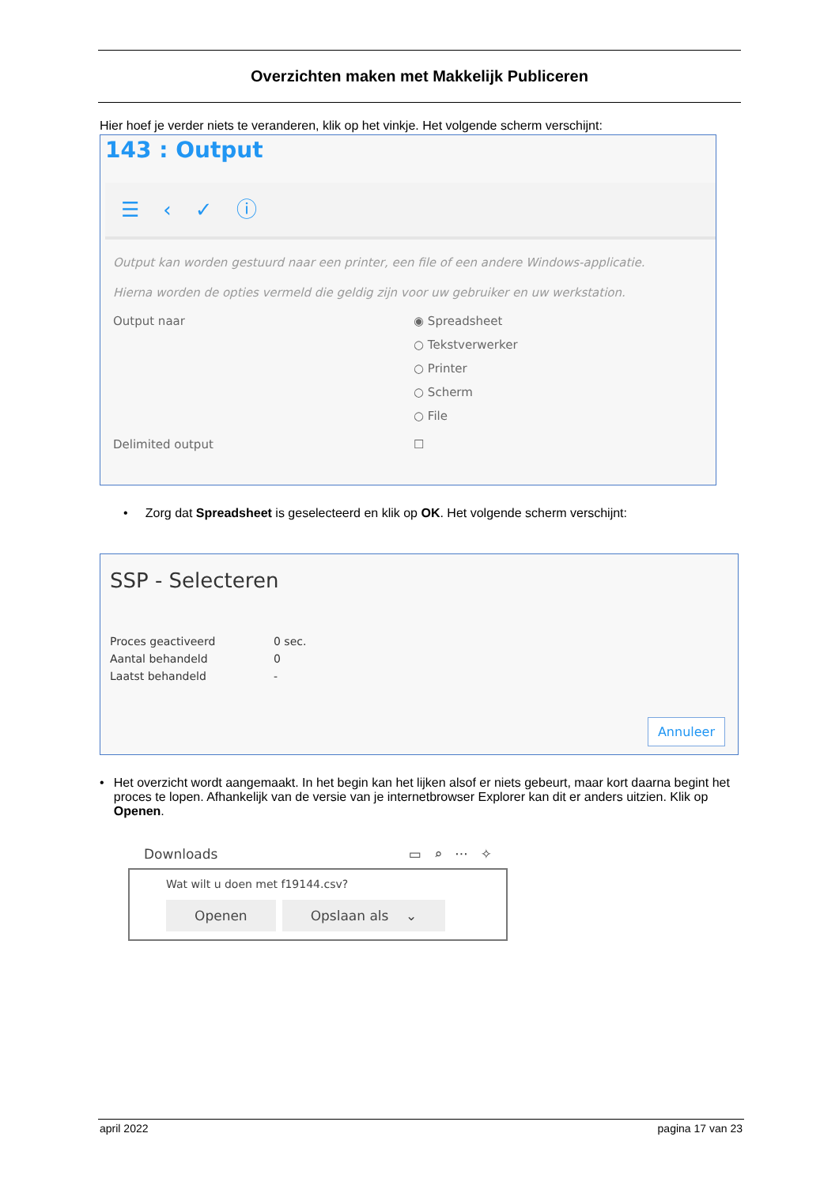Overzichten maken met Makkelijk Publiceren
Hier hoef je verder niets te veranderen, klik op het vinkje. Het volgende scherm verschijnt:
143 : Output
☰ ‹ ✓ ⓘ
Output kan worden gestuurd naar een printer, een file of een andere Windows-applicatie.
Hierna worden de opties vermeld die geldig zijn voor uw gebruiker en uw werkstation.
Output naar ◉ Spreadsheet
○ Tekstverwerker
○ Printer
○ Scherm
○ File
Delimited output ☐
• Zorg dat Spreadsheet is geselecteerd en klik op OK. Het volgende scherm verschijnt:
SSP - Selecteren
| Proces geactiveerd | 0 sec. |
| Aantal behandeld | 0 |
| Laatst behandeld | - |
Annuleer
• Het overzicht wordt aangemaakt. In het begin kan het lijken alsof er niets gebeurt, maar kort daarna begint het proces te lopen. Afhankelijk van de versie van je internetbrowser Explorer kan dit er anders uitzien. Klik op Openen.
Downloads ▭ ⌕ ··· ✧
Wat wilt u doen met f19144.csv?
Openen Opslaan als ⌄
april 2022 pagina 17 van 23